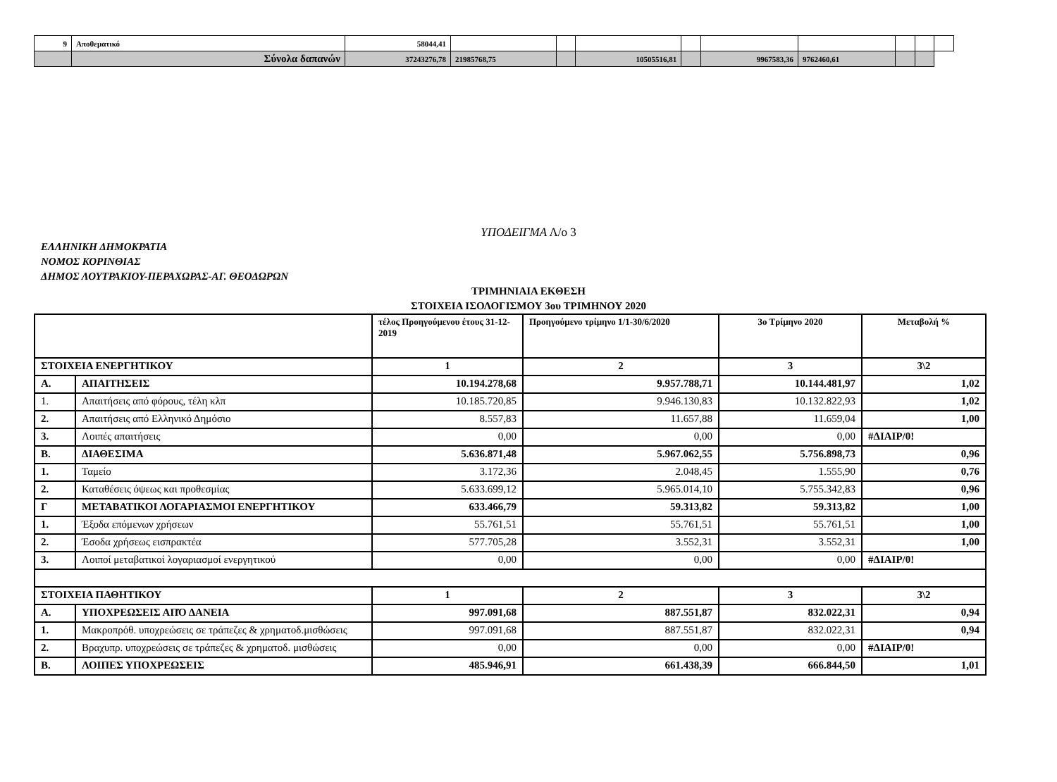| 9 | Αποθεματικό | 58044,41 | | | | | | | | | |
| | Σύνολα δαπανών | 37243276,78 | 21985768,75 | | 10505516,81 | | 9967583,36 | 9762460,61 | | | |
ΥΠΟΔΕΙΓΜΑ Λ/ο 3
ΕΛΛΗΝΙΚΗ ΔΗΜΟΚΡΑΤΙΑ
ΝΟΜΟΣ ΚΟΡΙΝΘΙΑΣ
ΔΗΜΟΣ ΛΟΥΤΡΑΚΙΟΥ-ΠΕΡΑΧΩΡΑΣ-ΑΓ. ΘΕΟΔΩΡΩΝ
ΤΡΙΜΗΝΙΑΙΑ ΕΚΘΕΣΗ
ΣΤΟΙΧΕΙΑ ΙΣΟΛΟΓΙΣΜΟΥ 3ου ΤΡΙΜΗΝΟΥ 2020
| | | τέλος Προηγούμενου έτους 31-12-2019 | Προηγούμενο τρίμηνο 1/1-30/6/2020 | 3ο Τρίμηνο 2020 | Μεταβολή % |
| ΣΤΟΙΧΕΙΑ ΕΝΕΡΓΗΤΙΚΟΥ | | 1 | 2 | 3 | 3\2 |
| Α. | ΑΠΑΙΤΗΣΕΙΣ | 10.194.278,68 | 9.957.788,71 | 10.144.481,97 | 1,02 |
| 1. | Απαιτήσεις από φόρους, τέλη κλπ | 10.185.720,85 | 9.946.130,83 | 10.132.822,93 | 1,02 |
| 2. | Απαιτήσεις από Ελληνικό Δημόσιο | 8.557,83 | 11.657,88 | 11.659,04 | 1,00 |
| 3. | Λοιπές απαιτήσεις | 0,00 | 0,00 | 0,00 | #ΔΙΑΙΡ/0! |
| Β. | ΔΙΑΘΕΣΙΜΑ | 5.636.871,48 | 5.967.062,55 | 5.756.898,73 | 0,96 |
| 1. | Ταμείο | 3.172,36 | 2.048,45 | 1.555,90 | 0,76 |
| 2. | Καταθέσεις όψεως και προθεσμίας | 5.633.699,12 | 5.965.014,10 | 5.755.342,83 | 0,96 |
| Γ | ΜΕΤΑΒΑΤΙΚΟΙ ΛΟΓΑΡΙΑΣΜΟΙ ΕΝΕΡΓΗΤΙΚΟΥ | 633.466,79 | 59.313,82 | 59.313,82 | 1,00 |
| 1. | Έξοδα επόμενων χρήσεων | 55.761,51 | 55.761,51 | 55.761,51 | 1,00 |
| 2. | Έσοδα χρήσεως εισπρακτέα | 577.705,28 | 3.552,31 | 3.552,31 | 1,00 |
| 3. | Λοιποί μεταβατικοί λογαριασμοί ενεργητικού | 0,00 | 0,00 | 0,00 | #ΔΙΑΙΡ/0! |
| ΣΤΟΙΧΕΙΑ ΠΑΘΗΤΙΚΟΥ | | 1 | 2 | 3 | 3\2 |
| Α. | ΥΠΟΧΡΕΩΣΕΙΣ ΑΠΌ ΔΑΝΕΙΑ | 997.091,68 | 887.551,87 | 832.022,31 | 0,94 |
| 1. | Μακροπρόθ. υποχρεώσεις σε τράπεζες & χρηματοδ.μισθώσεις | 997.091,68 | 887.551,87 | 832.022,31 | 0,94 |
| 2. | Βραχυπρ. υποχρεώσεις σε τράπεζες & χρηματοδ. μισθώσεις | 0,00 | 0,00 | 0,00 | #ΔΙΑΙΡ/0! |
| Β. | ΛΟΙΠΕΣ ΥΠΟΧΡΕΩΣΕΙΣ | 485.946,91 | 661.438,39 | 666.844,50 | 1,01 |